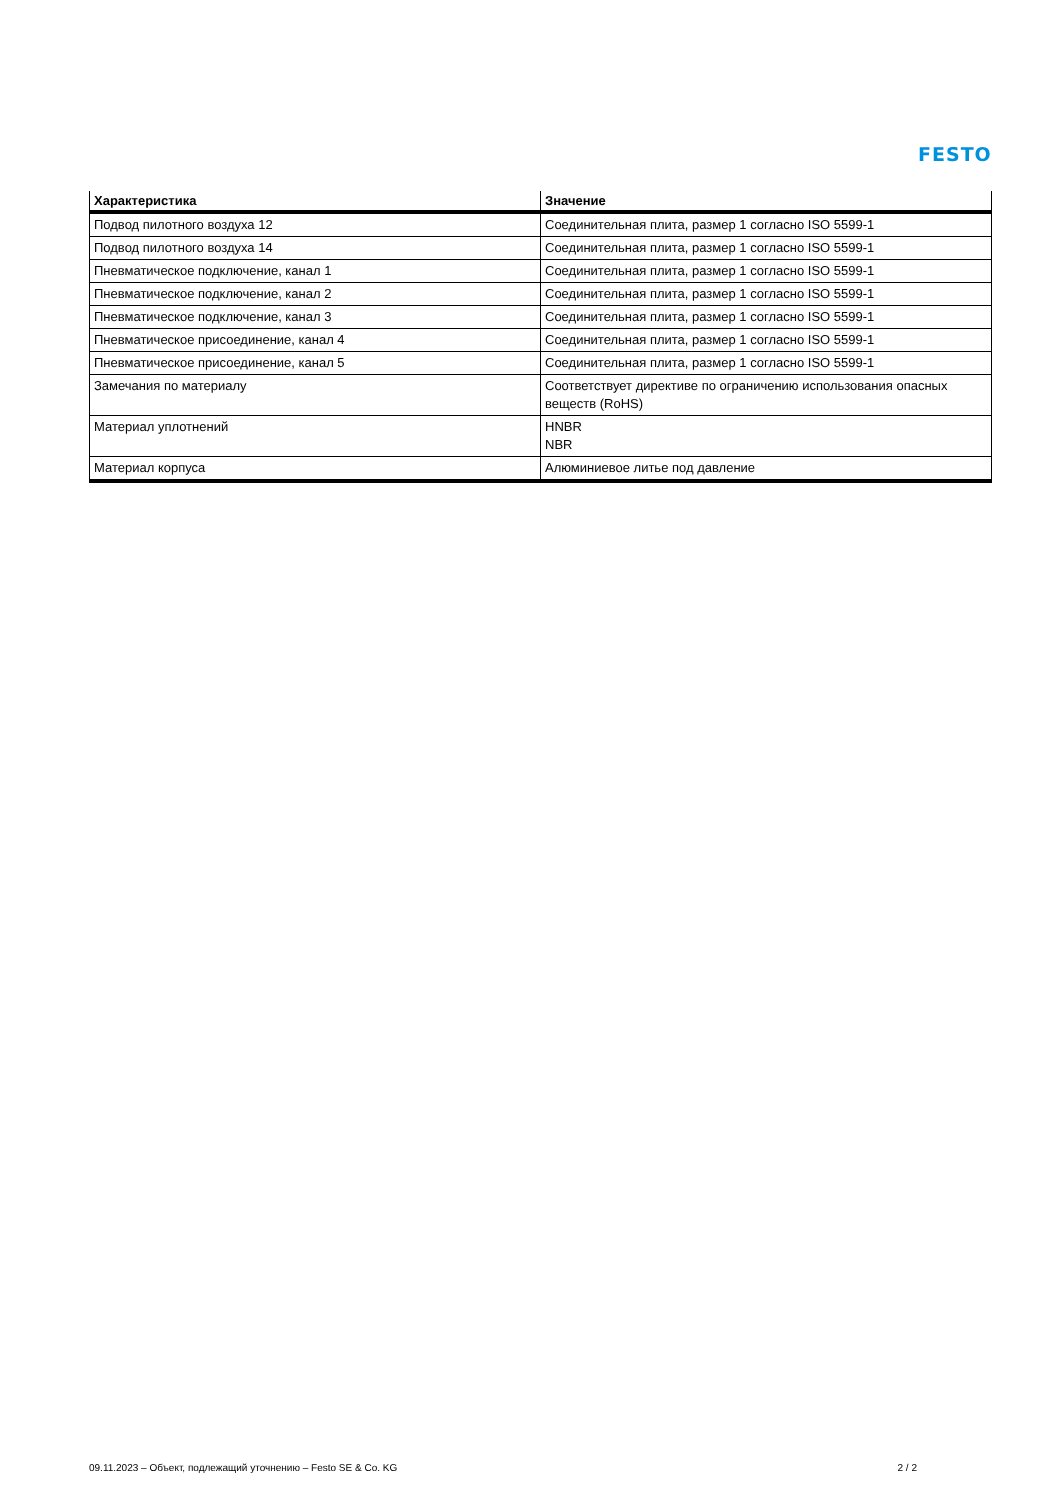FESTO
| Характеристика | Значение |
| --- | --- |
| Подвод пилотного воздуха 12 | Соединительная плита, размер 1 согласно ISO 5599-1 |
| Подвод пилотного воздуха 14 | Соединительная плита, размер 1 согласно ISO 5599-1 |
| Пневматическое подключение, канал 1 | Соединительная плита, размер 1 согласно ISO 5599-1 |
| Пневматическое подключение, канал 2 | Соединительная плита, размер 1 согласно ISO 5599-1 |
| Пневматическое подключение, канал 3 | Соединительная плита, размер 1 согласно ISO 5599-1 |
| Пневматическое присоединение, канал 4 | Соединительная плита, размер 1 согласно ISO 5599-1 |
| Пневматическое присоединение, канал 5 | Соединительная плита, размер 1 согласно ISO 5599-1 |
| Замечания по материалу | Соответствует директиве по ограничению использования опасных веществ (RoHS) |
| Материал уплотнений | HNBR NBR |
| Материал корпуса | Алюминиевое литье под давление |
09.11.2023 – Объект, подлежащий уточнению – Festo SE & Co. KG 2 / 2